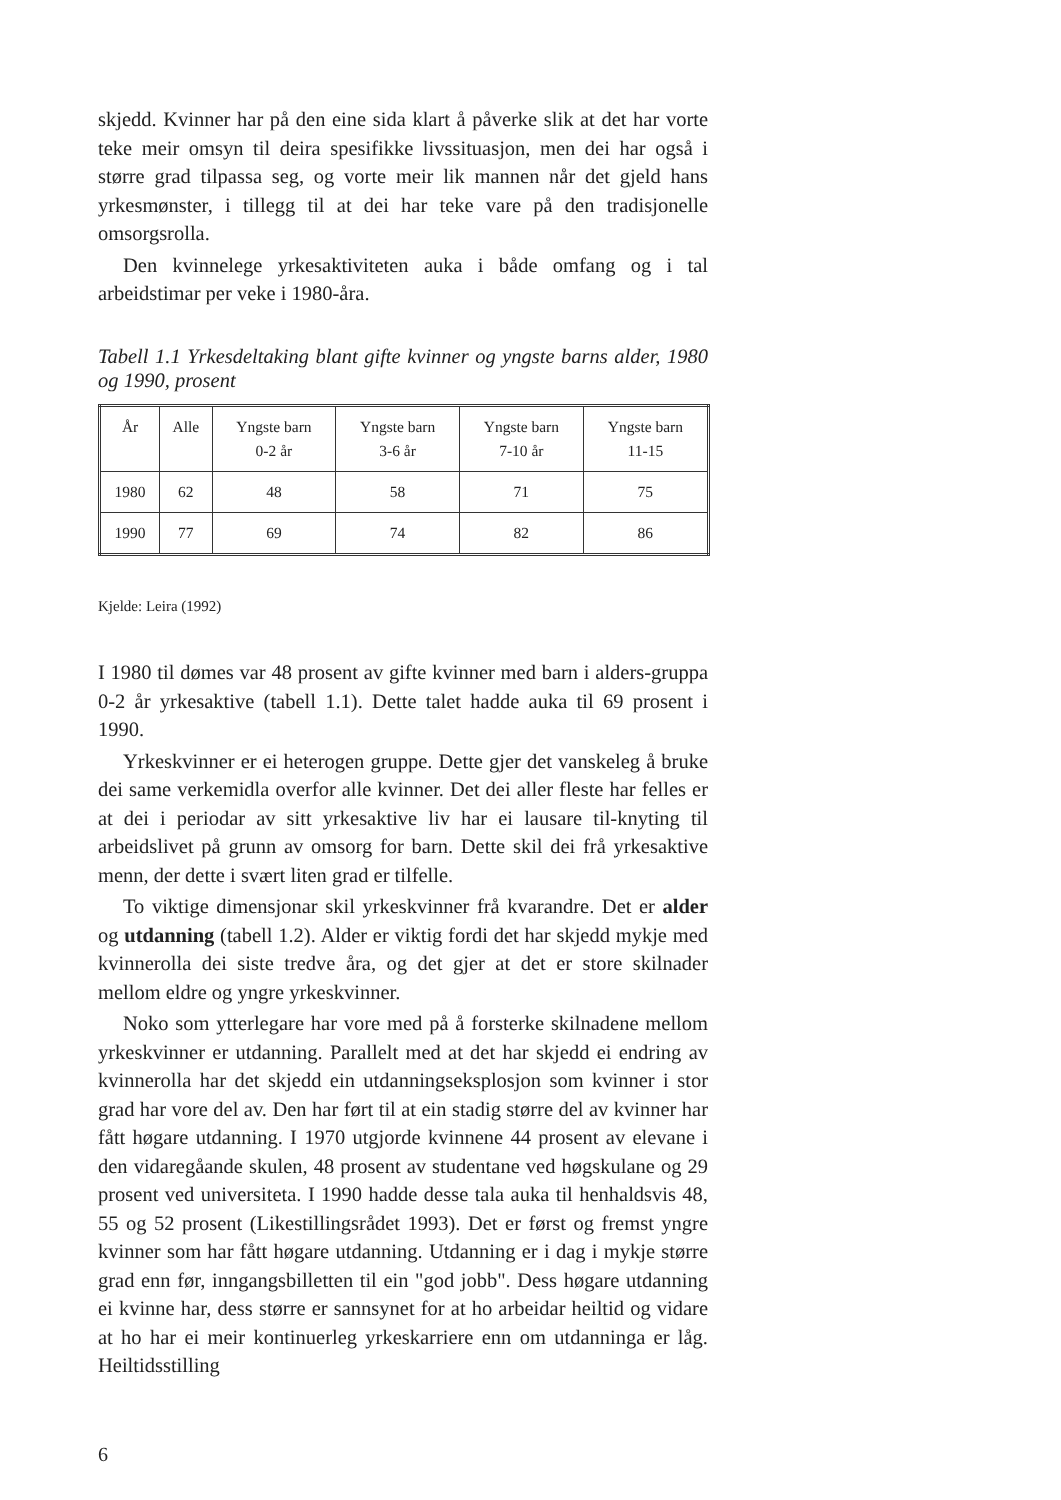skjedd. Kvinner har på den eine sida klart å påverke slik at det har vorte teke meir omsyn til deira spesifikke livssituasjon, men dei har også i større grad tilpassa seg, og vorte meir lik mannen når det gjeld hans yrkesmønster, i tillegg til at dei har teke vare på den tradisjonelle omsorgsrolla.
Den kvinnelege yrkesaktiviteten auka i både omfang og i tal arbeidstimar per veke i 1980-åra.
Tabell 1.1 Yrkesdeltaking blant gifte kvinner og yngste barns alder, 1980 og 1990, prosent
| År | Alle | Yngste barn 0-2 år | Yngste barn 3-6 år | Yngste barn 7-10 år | Yngste barn 11-15 |
| --- | --- | --- | --- | --- | --- |
| 1980 | 62 | 48 | 58 | 71 | 75 |
| 1990 | 77 | 69 | 74 | 82 | 86 |
Kjelde: Leira (1992)
I 1980 til dømes var 48 prosent av gifte kvinner med barn i alders-gruppa 0-2 år yrkesaktive (tabell 1.1). Dette talet hadde auka til 69 prosent i 1990.
Yrkeskvinner er ei heterogen gruppe. Dette gjer det vanskeleg å bruke dei same verkemidla overfor alle kvinner. Det dei aller fleste har felles er at dei i periodar av sitt yrkesaktive liv har ei lausare til-knyting til arbeidslivet på grunn av omsorg for barn. Dette skil dei frå yrkesaktive menn, der dette i svært liten grad er tilfelle.
To viktige dimensjonar skil yrkeskvinner frå kvarandre. Det er alder og utdanning (tabell 1.2). Alder er viktig fordi det har skjedd mykje med kvinnerolla dei siste tredve åra, og det gjer at det er store skilnader mellom eldre og yngre yrkeskvinner.
Noko som ytterlegare har vore med på å forsterke skilnadene mellom yrkeskvinner er utdanning. Parallelt med at det har skjedd ei endring av kvinnerolla har det skjedd ein utdanningseksplosjon som kvinner i stor grad har vore del av. Den har ført til at ein stadig større del av kvinner har fått høgare utdanning. I 1970 utgjorde kvinnene 44 prosent av elevane i den vidaregåande skulen, 48 prosent av studentane ved høgskulane og 29 prosent ved universiteta. I 1990 hadde desse tala auka til henhaldsvis 48, 55 og 52 prosent (Likestillingsrådet 1993). Det er først og fremst yngre kvinner som har fått høgare utdanning. Utdanning er i dag i mykje større grad enn før, inngangsbilletten til ein "god jobb". Dess høgare utdanning ei kvinne har, dess større er sannsynet for at ho arbeidar heiltid og vidare at ho har ei meir kontinuerleg yrkeskarriere enn om utdanninga er låg. Heiltidsstilling
6